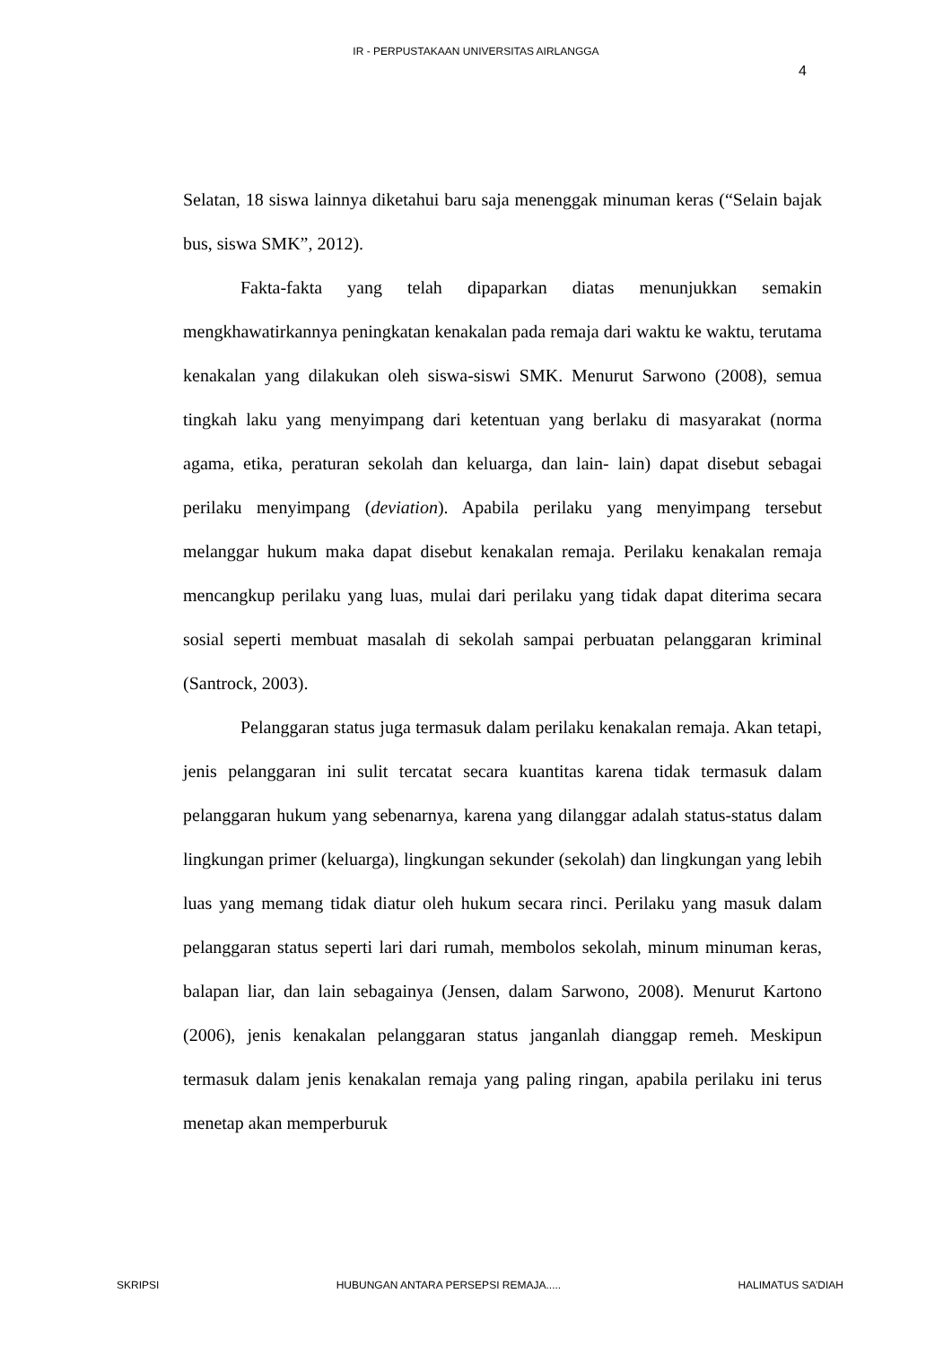IR - PERPUSTAKAAN UNIVERSITAS AIRLANGGA
4
Selatan, 18 siswa lainnya diketahui baru saja menenggak minuman keras (“Selain bajak bus, siswa SMK”, 2012).
Fakta-fakta yang telah dipaparkan diatas menunjukkan semakin mengkhawatirkannya peningkatan kenakalan pada remaja dari waktu ke waktu, terutama kenakalan yang dilakukan oleh siswa-siswi SMK. Menurut Sarwono (2008), semua tingkah laku yang menyimpang dari ketentuan yang berlaku di masyarakat (norma agama, etika, peraturan sekolah dan keluarga, dan lain- lain) dapat disebut sebagai perilaku menyimpang (deviation). Apabila perilaku yang menyimpang tersebut melanggar hukum maka dapat disebut kenakalan remaja. Perilaku kenakalan remaja mencangkup perilaku yang luas, mulai dari perilaku yang tidak dapat diterima secara sosial seperti membuat masalah di sekolah sampai perbuatan pelanggaran kriminal (Santrock, 2003).
Pelanggaran status juga termasuk dalam perilaku kenakalan remaja. Akan tetapi, jenis pelanggaran ini sulit tercatat secara kuantitas karena tidak termasuk dalam pelanggaran hukum yang sebenarnya, karena yang dilanggar adalah status-status dalam lingkungan primer (keluarga), lingkungan sekunder (sekolah) dan lingkungan yang lebih luas yang memang tidak diatur oleh hukum secara rinci. Perilaku yang masuk dalam pelanggaran status seperti lari dari rumah, membolos sekolah, minum minuman keras, balapan liar, dan lain sebagainya (Jensen, dalam Sarwono, 2008). Menurut Kartono (2006), jenis kenakalan pelanggaran status janganlah dianggap remeh. Meskipun termasuk dalam jenis kenakalan remaja yang paling ringan, apabila perilaku ini terus menetap akan memperburuk
SKRIPSI HUBUNGAN ANTARA PERSEPSI REMAJA..... HALIMATUS SA’DIAH